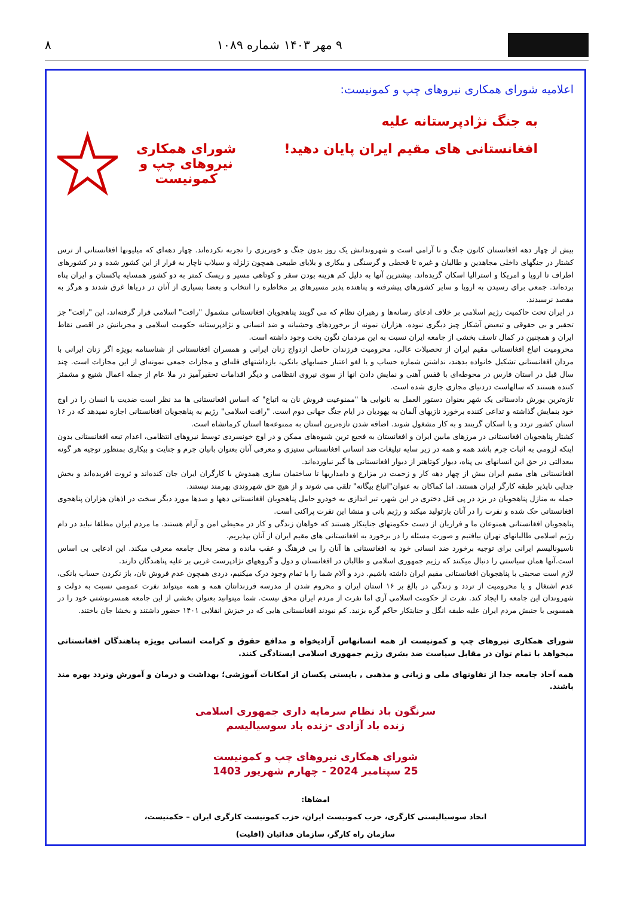۹ مهر ۱۴۰۳ شماره ۱۰۸۹ ۸
اعلامیه شورای همکاری نیروهای چپ و کمونیست:
به جنگ نژادپرستانه علیه
افغانستانی های مقیم ایران پایان دهید!
شورای همکاری
نیروهای چپ و کمونیست
بیش از چهار دهه افغانستان کانون جنگ و نا آرامی است و شهروندانش یک روز بدون جنگ و خونریزی را تجربه نکرده‌اند. چهار دهه‌ای که میلیونها افغانستانی از ترس کشتار در جنگهای داخلی مجاهدین و طالبان و غیره تا قحطی و گرسنگی و بیکاری و بلایای طبیعی همچون زلزله و سیلاب ناچار به فرار از این کشور شده و در کشورهای اطراف تا اروپا و امریکا و استرالیا اسکان گزیده‌اند. بیشترین آنها به دلیل کم هزینه بودن سفر و کوتاهی مسیر و ریسک کمتر به دو کشور همسایه پاکستان و ایران پناه برده‌اند. جمعی برای رسیدن به اروپا و سایر کشورهای پیشرفته و پناهنده پذیر مسیرهای پر مخاطره را انتخاب و بعضا بسیاری از آنان در دریاها غرق شدند و هرگز به مقصد نرسیدند.
در ایران تحت حاکمیت رژیم اسلامی بر خلاف ادعای رسانه‌ها و رهبران نظام که می گویند پناهجویان افغانستانی مشمول "رافت" اسلامی قرار گرفته‌اند، این "رافت" جز تحقیر و بی حقوقی و تبعیض آشکار چیز دیگری نبوده. هزاران نمونه از برخوردهای وحشیانه و ضد انسانی و نژادپرستانه حکومت اسلامی و مجریانش در اقصی نقاط ایران و همچنین در کمال تاسف بخشی از جامعه ایران نسبت به این مردمان نگون بخت وجود داشته است.
محرومیت اتباع افغانستانی مقیم ایران از تحصیلات عالی، محرومیت فرزندان حاصل ازدواج زنان ایرانی و همسران افغانستانی از شناسنامه بویژه اگر زنان ایرانی با مردان افغانستانی تشکیل خانواده بدهند، نداشتن شماره حساب و یا لغو اعتبار حسابهای بانکی، بازداشتهای فله‌ای و مجازات جمعی نمونه‌ای از این مجازات است. چند سال قبل در استان فارس در محوطه‌ای با قفس آهنی و نمایش دادن انها از سوی نیروی انتظامی و دیگر اقدامات تحقیرآمیز در ملا عام از جمله اعمال شنیع و مشمئز کننده هستند که سالهاست دردنیای مجازی جاری شده است.
تازه‌ترین یورش دادستانی یک شهر بعنوان دستور العمل به نانوایی ها "ممنوعیت فروش نان به اتباع" که اساس افغانستانی ها مد نظر است ضدیت با انسان را در اوج خود بنمایش گذاشته و تداعی کننده برخورد نازیهای آلمان به یهودیان در ایام جنگ جهانی دوم است. "رافت اسلامی" رژیم به پناهجویان افغانستانی اجازه نمیدهد که در ۱۶ استان کشور تردد و یا اسکان گزینند و به کار مشغول شوند. اضافه شدن تازه‌ترین استان به ممنوعه‌ها استان کرمانشاه است.
کشتار پناهجویان افغانستانی در مرزهای مابین ایران و افغانستان به فجیع ترین شیوه‌های ممکن و در اوج خونسردی توسط نیروهای انتظامی، اعدام تبعه افغانستانی بدون اینکه لزومی به اثبات جرم باشد همه و همه در زیر سایه تبلیغات ضد انسانی افغانستانی ستیزی و معرفی آنان بعنوان بانیان جرم و جنایت و بیکاری بمنظور توجیه هر گونه بیعدالتی در حق این انسانهای بی پناه، دیوار کوتاهتر از دیوار افغانستانی ها گیر نیاورده‌اند.
افغانستانی های مقیم ایران بیش از چهار دهه کار و زحمت در مزارع و دامداریها تا ساختمان سازی همدوش با کارگران ایران جان کنده‌اند و ثروت افریده‌اند و بخش جدایی ناپذیر طبقه کارگر ایران هستند. اما کماکان به عنوان"اتباع بیگانه" تلقی می شوند و از هیچ حق شهروندی بهرمند نیستند.
حمله به منازل پناهجویان در یزد در پی قتل دختری در این شهر، تیر اندازی به خودرو حامل پناهجویان افغانستانی دهها و صدها مورد دیگر سخت در اذهان هزاران پناهجوی افغانستانی حک شده و نفرت را در آنان بازتولید میکند و رژیم بانی و منشا این نفرت پراکنی است.
پناهجویان افغانستانی همنوعان ما و فراریان از دست حکومتهای جنایتکار هستند که خواهان زندگی و کار در محیطی امن و آرام هستند. ما مردم ایران مطلقا نباید در دام رژیم اسلامی طالبانهای تهران بیافتیم و صورت مسئله را در برخورد به افغانستانی های مقیم ایران از آنان بپذیریم.
ناسیونالیسم ایرانی برای توجیه برخورد ضد انسانی خود به افغانستانی ها آنان را بی فرهنگ و عقب مانده و مضر بحال جامعه معرفی میکند. این ادعایی بی اساس است.آنها همان سیاستی را دنبال میکنند که رژیم جمهوری اسلامی و طالبان در افغانستان و دول و گروههای نژادپرست غربی بر علیه پناهندگان دارند.
لازم است صحبتی با پناهجویان افغانستانی مقیم ایران داشته باشیم. درد و آلام شما را با تمام وجود درک میکنیم، دردی همچون عدم فروش نان، باز نکردن حساب بانکی، عدم اشتغال و یا محرومیت از تردد و زندگی در بالغ بر ۱۶ استان ایران و محروم شدن از مدرسه فرزندانتان همه و همه میتواند نفرت عمومی نسبت به دولت و شهروندان این جامعه را ایجاد کند. نفرت از حکومت اسلامی آری اما نفرت از مردم ایران محق نیست. شما میتوانید بعنوان بخشی از این جامعه همسرنوشتی خود را در همسویی با جنبش مردم ایران علیه طبقه انگل و جنایتکار حاکم گره بزنید. کم نبودند افغانستانی هایی که در خیزش انقلابی ۱۴۰۱ حضور داشتند و بخشا جان باختند.
شورای همکاری نیروهای چپ و کمونیست از همه انسانهاس آزادیخواه و مدافع حقوق و کرامت انسانی بویژه پناهندگان افغانستانی میخواهد با تمام توان در مقابل سیاست ضد بشری رژیم جمهوری اسلامی ایستادگی کنند.
همه آحاد جامعه جدا از تفاوتهای ملی و زبانی و مذهبی , بایستی یکسان از امکانات آموزشی؛ بهداشت و درمان و آمورش وتردد بهره مند باشند.
سرنگون باد نظام سرمایه داری جمهوری اسلامی
زنده باد آزادی -زنده باد سوسیالیسم
شورای همکاری نیروهای چپ و کمونیست
25 سپتامبر 2024 - چهارم شهریور 1403
امضاها:
اتحاد سوسیالیستی کارگری، حزب کمونیست ایران، حزب کمونیست کارگری ایران – حکمتیست،
سازمان راه کارگر، سازمان فدائیان (اقلیت)